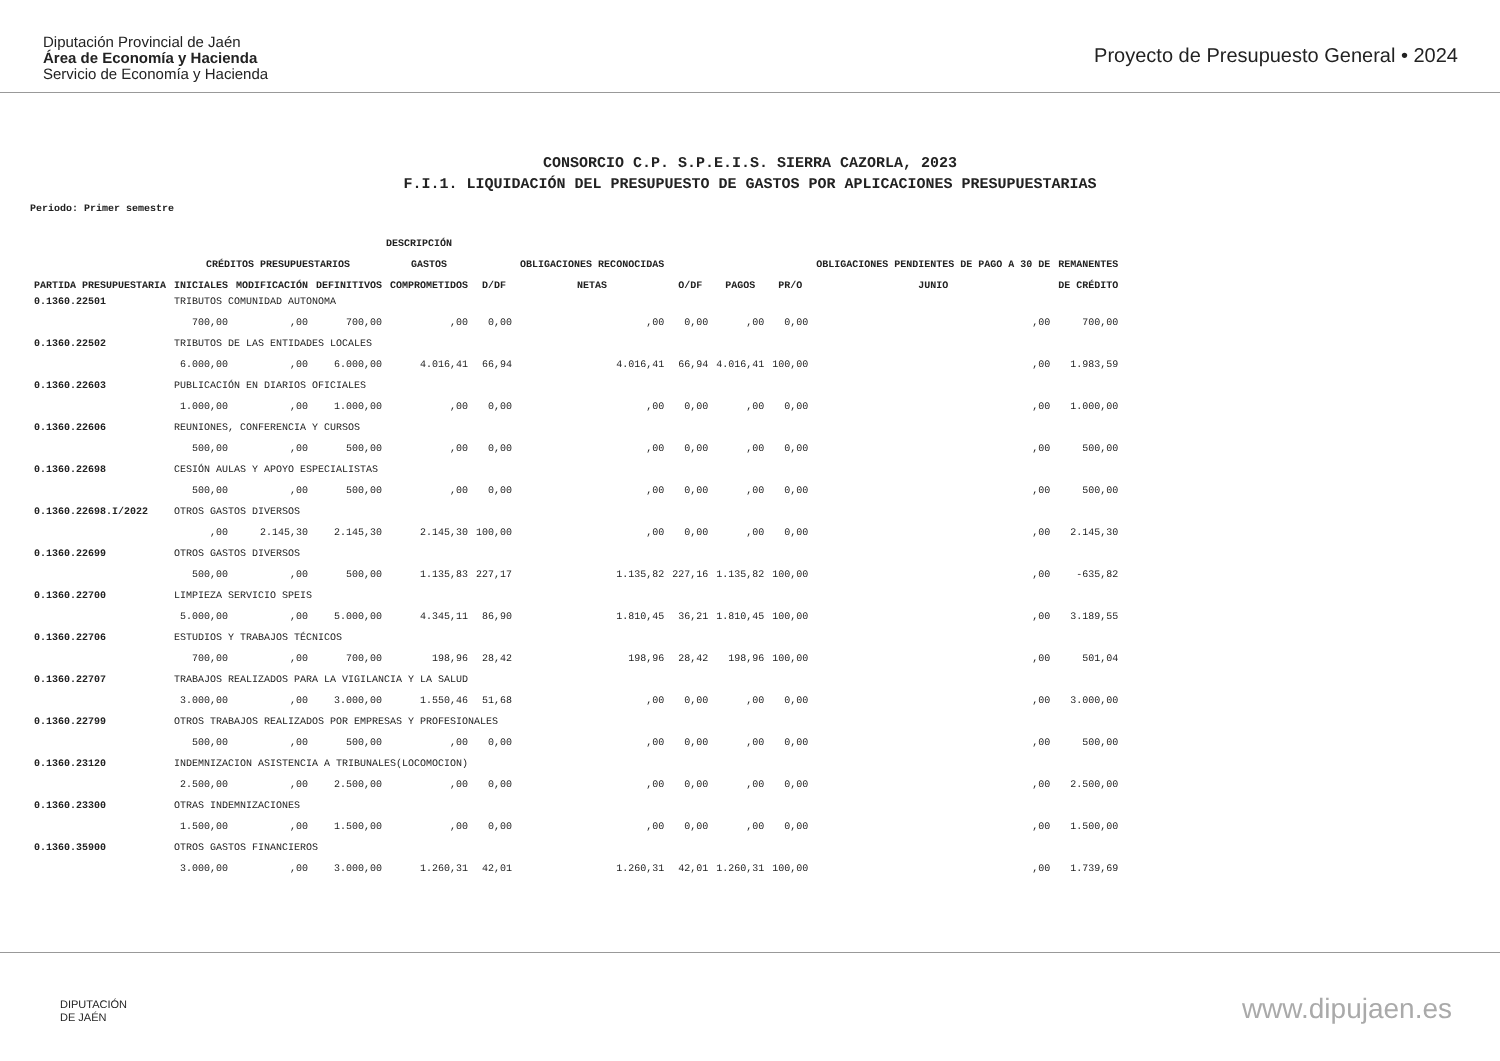Diputación Provincial de Jaén
Área de Economía y Hacienda
Servicio de Economía y Hacienda
Proyecto de Presupuesto General • 2024
CONSORCIO C.P. S.P.E.I.S. SIERRA CAZORLA, 2023
F.I.1. LIQUIDACIÓN DEL PRESUPUESTO DE GASTOS POR APLICACIONES PRESUPUESTARIAS
Periodo: Primer semestre
| | DESCRIPCIÓN | | | | | | | | | | |
| --- | --- | --- | --- | --- | --- | --- | --- | --- | --- | --- | --- |
| | CRÉDITOS PRESUPUESTARIOS | | | GASTOS | | OBLIGACIONES RECONOCIDAS | | | | OBLIGACIONES PENDIENTES DE PAGO A 30 DE | REMANENTES |
| PARTIDA PRESUPUESTARIA | INICIALES | MODIFICACIÓN | DEFINITIVOS | COMPROMETIDOS | D/DF | NETAS | O/DF | PAGOS | PR/O | JUNIO | DE CRÉDITO |
| 0.1360.22501 | TRIBUTOS COMUNIDAD AUTONOMA | | | | | | | | | | |
| | 700,00 | ,00 | 700,00 | ,00 | 0,00 | ,00 | 0,00 | ,00 | 0,00 | ,00 | 700,00 |
| 0.1360.22502 | TRIBUTOS DE LAS ENTIDADES LOCALES | | | | | | | | | | |
| | 6.000,00 | ,00 | 6.000,00 | 4.016,41 | 66,94 | 4.016,41 | 66,94 | 4.016,41 | 100,00 | ,00 | 1.983,59 |
| 0.1360.22603 | PUBLICACIÓN EN DIARIOS OFICIALES | | | | | | | | | | |
| | 1.000,00 | ,00 | 1.000,00 | ,00 | 0,00 | ,00 | 0,00 | ,00 | 0,00 | ,00 | 1.000,00 |
| 0.1360.22606 | REUNIONES, CONFERENCIA Y CURSOS | | | | | | | | | | |
| | 500,00 | ,00 | 500,00 | ,00 | 0,00 | ,00 | 0,00 | ,00 | 0,00 | ,00 | 500,00 |
| 0.1360.22698 | CESIÓN AULAS Y APOYO ESPECIALISTAS | | | | | | | | | | |
| | 500,00 | ,00 | 500,00 | ,00 | 0,00 | ,00 | 0,00 | ,00 | 0,00 | ,00 | 500,00 |
| 0.1360.22698.I/2022 | OTROS GASTOS DIVERSOS | | | | | | | | | | |
| | ,00 | 2.145,30 | 2.145,30 | 2.145,30 | 100,00 | ,00 | 0,00 | ,00 | 0,00 | ,00 | 2.145,30 |
| 0.1360.22699 | OTROS GASTOS DIVERSOS | | | | | | | | | | |
| | 500,00 | ,00 | 500,00 | 1.135,83 | 227,17 | 1.135,82 | 227,16 | 1.135,82 | 100,00 | ,00 | -635,82 |
| 0.1360.22700 | LIMPIEZA SERVICIO SPEIS | | | | | | | | | | |
| | 5.000,00 | ,00 | 5.000,00 | 4.345,11 | 86,90 | 1.810,45 | 36,21 | 1.810,45 | 100,00 | ,00 | 3.189,55 |
| 0.1360.22706 | ESTUDIOS Y TRABAJOS TÉCNICOS | | | | | | | | | | |
| | 700,00 | ,00 | 700,00 | 198,96 | 28,42 | 198,96 | 28,42 | 198,96 | 100,00 | ,00 | 501,04 |
| 0.1360.22707 | TRABAJOS REALIZADOS PARA LA VIGILANCIA Y LA SALUD | | | | | | | | | | |
| | 3.000,00 | ,00 | 3.000,00 | 1.550,46 | 51,68 | ,00 | 0,00 | ,00 | 0,00 | ,00 | 3.000,00 |
| 0.1360.22799 | OTROS TRABAJOS REALIZADOS POR EMPRESAS Y PROFESIONALES | | | | | | | | | | |
| | 500,00 | ,00 | 500,00 | ,00 | 0,00 | ,00 | 0,00 | ,00 | 0,00 | ,00 | 500,00 |
| 0.1360.23120 | INDEMNIZACION ASISTENCIA A TRIBUNALES(LOCOMOCION) | | | | | | | | | | |
| | 2.500,00 | ,00 | 2.500,00 | ,00 | 0,00 | ,00 | 0,00 | ,00 | 0,00 | ,00 | 2.500,00 |
| 0.1360.23300 | OTRAS INDEMNIZACIONES | | | | | | | | | | |
| | 1.500,00 | ,00 | 1.500,00 | ,00 | 0,00 | ,00 | 0,00 | ,00 | 0,00 | ,00 | 1.500,00 |
| 0.1360.35900 | OTROS GASTOS FINANCIEROS | | | | | | | | | | |
| | 3.000,00 | ,00 | 3.000,00 | 1.260,31 | 42,01 | 1.260,31 | 42,01 | 1.260,31 | 100,00 | ,00 | 1.739,69 |
DIPUTACIÓN
DE JAÉN
www.dipujaen.es